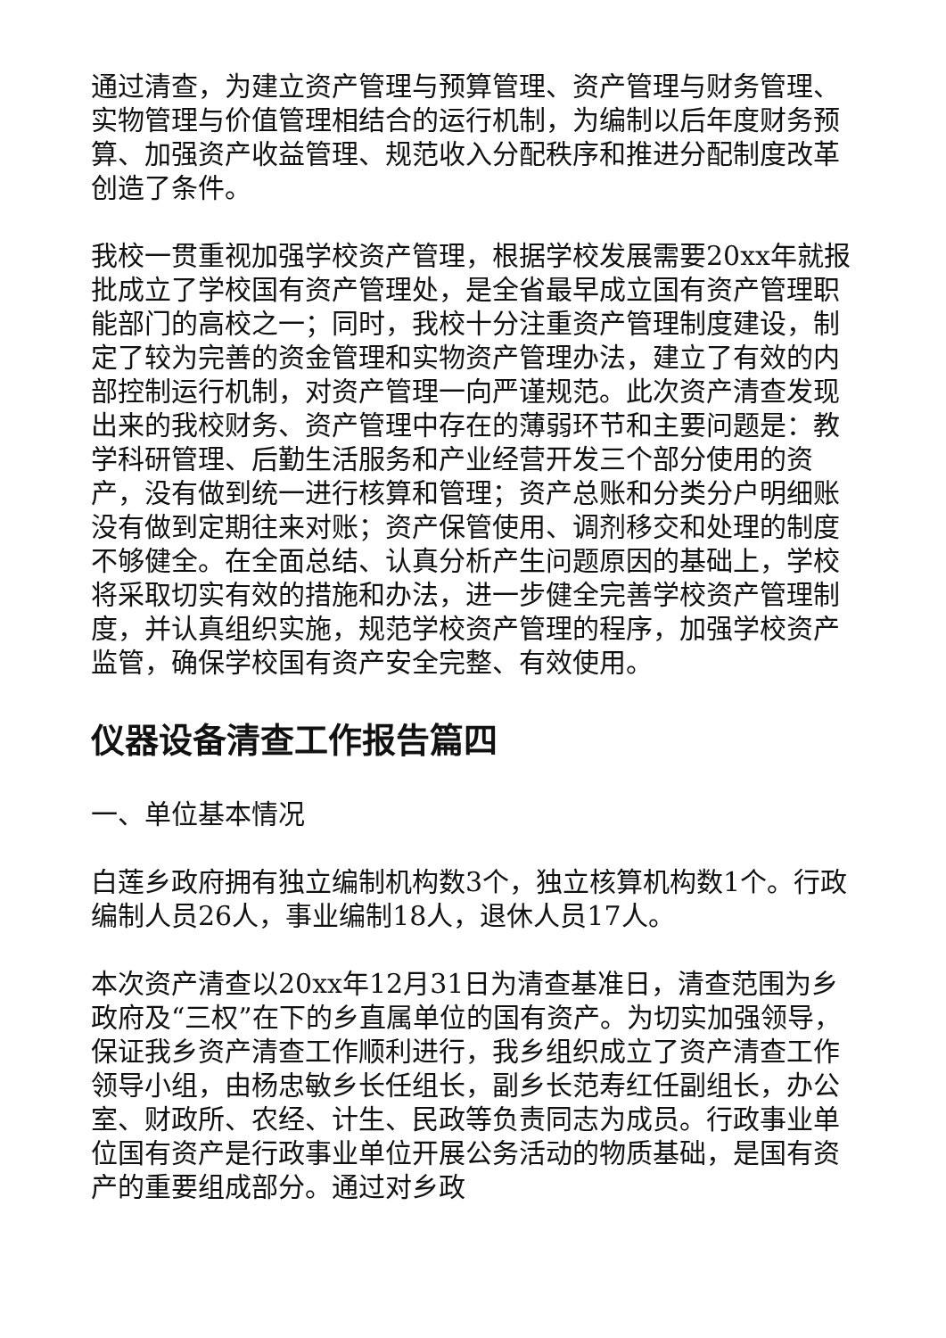通过清查，为建立资产管理与预算管理、资产管理与财务管理、实物管理与价值管理相结合的运行机制，为编制以后年度财务预算、加强资产收益管理、规范收入分配秩序和推进分配制度改革创造了条件。
我校一贯重视加强学校资产管理，根据学校发展需要20xx年就报批成立了学校国有资产管理处，是全省最早成立国有资产管理职能部门的高校之一；同时，我校十分注重资产管理制度建设，制定了较为完善的资金管理和实物资产管理办法，建立了有效的内部控制运行机制，对资产管理一向严谨规范。此次资产清查发现出来的我校财务、资产管理中存在的薄弱环节和主要问题是：教学科研管理、后勤生活服务和产业经营开发三个部分使用的资产，没有做到统一进行核算和管理；资产总账和分类分户明细账没有做到定期往来对账；资产保管使用、调剂移交和处理的制度不够健全。在全面总结、认真分析产生问题原因的基础上，学校将采取切实有效的措施和办法，进一步健全完善学校资产管理制度，并认真组织实施，规范学校资产管理的程序，加强学校资产监管，确保学校国有资产安全完整、有效使用。
仪器设备清查工作报告篇四
一、单位基本情况
白莲乡政府拥有独立编制机构数3个，独立核算机构数1个。行政编制人员26人，事业编制18人，退休人员17人。
本次资产清查以20xx年12月31日为清查基准日，清查范围为乡政府及“三权”在下的乡直属单位的国有资产。为切实加强领导，保证我乡资产清查工作顺利进行，我乡组织成立了资产清查工作领导小组，由杨忠敏乡长任组长，副乡长范寿红任副组长，办公室、财政所、农经、计生、民政等负责同志为成员。行政事业单位国有资产是行政事业单位开展公务活动的物质基础，是国有资产的重要组成部分。通过对乡政